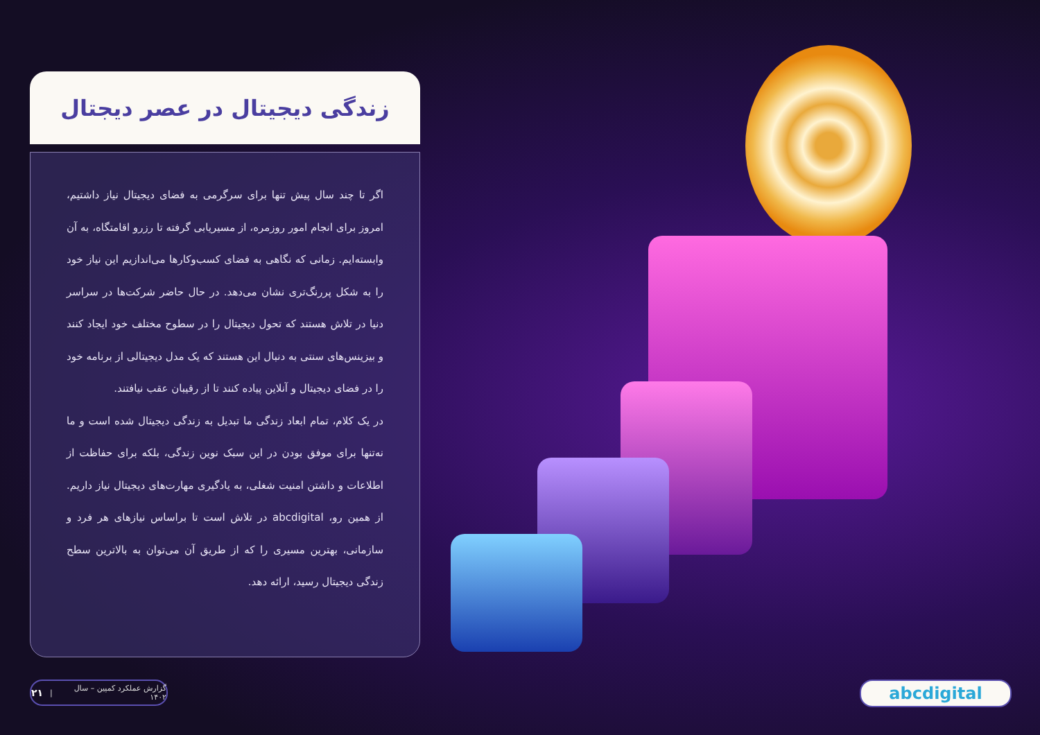زندگی دیجیتال در عصر دیجتال
اگر تا چند سال پیش تنها برای سرگرمی به فضای دیجیتال نیاز داشتیم، امروز برای انجام امور روزمره، از مسیریابی گرفته تا رزرو اقامتگاه، به آن وابسته‌ایم. زمانی که نگاهی به فضای کسب‌وکارها می‌اندازیم این نیاز خود را به شکل پررنگ‌تری نشان می‌دهد. در حال حاضر شرکت‌ها در سراسر دنیا در تلاش هستند که تحول دیجیتال را در سطوح مختلف خود ایجاد کنند و بیزینس‌های سنتی به دنبال این هستند که یک مدل دیجیتالی از برنامه خود را در فضای دیجیتال و آنلاین پیاده کنند تا از رقیبان عقب نیافتند.
در یک کلام، تمام ابعاد زندگی ما تبدیل به زندگی دیجیتال شده است و ما نه‌تنها برای موفق بودن در این سبک نوین زندگی، بلکه برای حفاظت از اطلاعات و داشتن امنیت شغلی، به یادگیری مهارت‌های دیجیتال نیاز داریم. از همین رو، abcdigital در تلاش است تا براساس نیازهای هر فرد و سازمانی، بهترین مسیری را که از طریق آن می‌توان به بالاترین سطح زندگی دیجیتال رسید، ارائه دهد.
گزارش عملکرد کمپین – سال ۱۴۰۲ | ۲۱
abcdigital